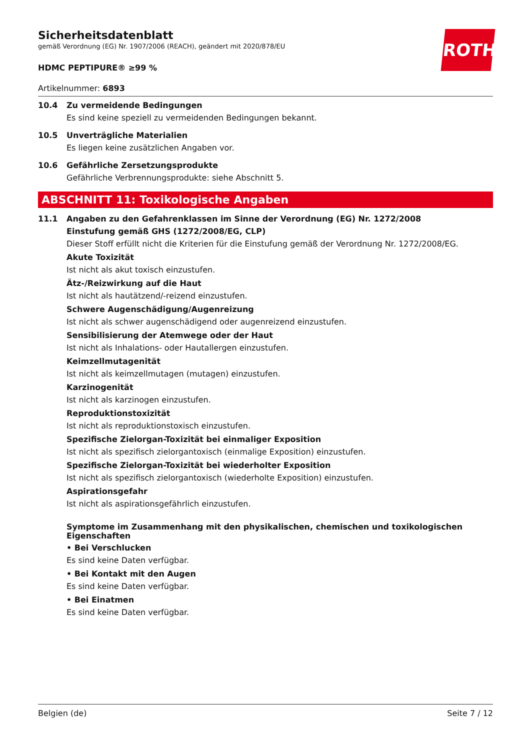ROTH
Sicherheitsdatenblatt
gemäß Verordnung (EG) Nr. 1907/2006 (REACH), geändert mit 2020/878/EU
HDMC PEPTIPURE® ≥99 %
Artikelnummer: 6893
10.4 Zu vermeidende Bedingungen
Es sind keine speziell zu vermeidenden Bedingungen bekannt.
10.5 Unverträgliche Materialien
Es liegen keine zusätzlichen Angaben vor.
10.6 Gefährliche Zersetzungsprodukte
Gefährliche Verbrennungsprodukte: siehe Abschnitt 5.
ABSCHNITT 11: Toxikologische Angaben
11.1 Angaben zu den Gefahrenklassen im Sinne der Verordnung (EG) Nr. 1272/2008
Einstufung gemäß GHS (1272/2008/EG, CLP)
Dieser Stoff erfüllt nicht die Kriterien für die Einstufung gemäß der Verordnung Nr. 1272/2008/EG.
Akute Toxizität
Ist nicht als akut toxisch einzustufen.
Ätz-/Reizwirkung auf die Haut
Ist nicht als hautätzend/-reizend einzustufen.
Schwere Augenschädigung/Augenreizung
Ist nicht als schwer augenschädigend oder augenreizend einzustufen.
Sensibilisierung der Atemwege oder der Haut
Ist nicht als Inhalations- oder Hautallergen einzustufen.
Keimzellmutagenität
Ist nicht als keimzellmutagen (mutagen) einzustufen.
Karzinogenität
Ist nicht als karzinogen einzustufen.
Reproduktionstoxizität
Ist nicht als reproduktionstoxisch einzustufen.
Spezifische Zielorgan-Toxizität bei einmaliger Exposition
Ist nicht als spezifisch zielorgantoxisch (einmalige Exposition) einzustufen.
Spezifische Zielorgan-Toxizität bei wiederholter Exposition
Ist nicht als spezifisch zielorgantoxisch (wiederholte Exposition) einzustufen.
Aspirationsgefahr
Ist nicht als aspirationsgefährlich einzustufen.
Symptome im Zusammenhang mit den physikalischen, chemischen und toxikologischen Eigenschaften
• Bei Verschlucken
Es sind keine Daten verfügbar.
• Bei Kontakt mit den Augen
Es sind keine Daten verfügbar.
• Bei Einatmen
Es sind keine Daten verfügbar.
Belgien (de) Seite 7 / 12